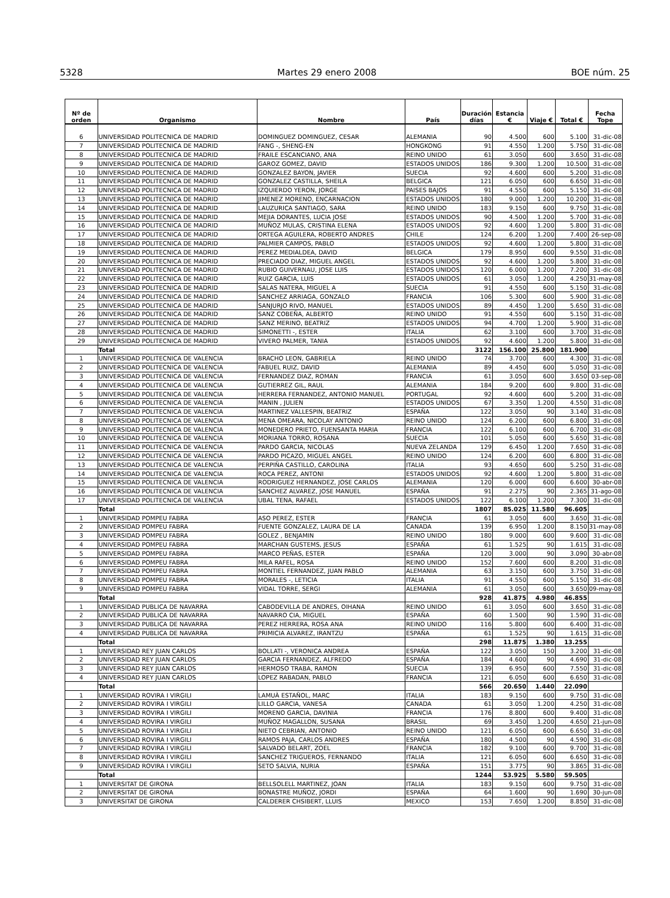5328 Martes 29 enero 2008 BOE núm. 25
| Nº de orden | Organismo | Nombre | País | Duración días | Estancia € | Viaje € | Total € | Fecha Tope |
| --- | --- | --- | --- | --- | --- | --- | --- | --- |
| 6 | UNIVERSIDAD POLITECNICA DE MADRID | DOMINGUEZ DOMINGUEZ, CESAR | ALEMANIA | 90 | 4.500 | 600 | 5.100 | 31-dic-08 |
| 7 | UNIVERSIDAD POLITECNICA DE MADRID | FANG -, SHENG-EN | HONGKONG | 91 | 4.550 | 1.200 | 5.750 | 31-dic-08 |
| 8 | UNIVERSIDAD POLITECNICA DE MADRID | FRAILE ESCANCIANO, ANA | REINO UNIDO | 61 | 3.050 | 600 | 3.650 | 31-dic-08 |
| 9 | UNIVERSIDAD POLITECNICA DE MADRID | GAROZ GOMEZ, DAVID | ESTADOS UNIDOS | 186 | 9.300 | 1.200 | 10.500 | 31-dic-08 |
| 10 | UNIVERSIDAD POLITECNICA DE MADRID | GONZALEZ BAYON, JAVIER | SUECIA | 92 | 4.600 | 600 | 5.200 | 31-dic-08 |
| 11 | UNIVERSIDAD POLITECNICA DE MADRID | GONZALEZ CASTILLA, SHEILA | BELGICA | 121 | 6.050 | 600 | 6.650 | 31-dic-08 |
| 12 | UNIVERSIDAD POLITECNICA DE MADRID | IZQUIERDO YERON, JORGE | PAISES BAJOS | 91 | 4.550 | 600 | 5.150 | 31-dic-08 |
| 13 | UNIVERSIDAD POLITECNICA DE MADRID | JIMENEZ MORENO, ENCARNACION | ESTADOS UNIDOS | 180 | 9.000 | 1.200 | 10.200 | 31-dic-08 |
| 14 | UNIVERSIDAD POLITECNICA DE MADRID | LAUZURICA SANTIAGO, SARA | REINO UNIDO | 183 | 9.150 | 600 | 9.750 | 31-dic-08 |
| 15 | UNIVERSIDAD POLITECNICA DE MADRID | MEJIA DORANTES, LUCIA JOSE | ESTADOS UNIDOS | 90 | 4.500 | 1.200 | 5.700 | 31-dic-08 |
| 16 | UNIVERSIDAD POLITECNICA DE MADRID | MUÑOZ MULAS, CRISTINA ELENA | ESTADOS UNIDOS | 92 | 4.600 | 1.200 | 5.800 | 31-dic-08 |
| 17 | UNIVERSIDAD POLITECNICA DE MADRID | ORTEGA AGUILERA, ROBERTO ANDRES | CHILE | 124 | 6.200 | 1.200 | 7.400 | 26-sep-08 |
| 18 | UNIVERSIDAD POLITECNICA DE MADRID | PALMIER CAMPOS, PABLO | ESTADOS UNIDOS | 92 | 4.600 | 1.200 | 5.800 | 31-dic-08 |
| 19 | UNIVERSIDAD POLITECNICA DE MADRID | PEREZ MEDIALDEA, DAVID | BELGICA | 179 | 8.950 | 600 | 9.550 | 31-dic-08 |
| 20 | UNIVERSIDAD POLITECNICA DE MADRID | PRECIADO DIAZ, MIGUEL ANGEL | ESTADOS UNIDOS | 92 | 4.600 | 1.200 | 5.800 | 31-dic-08 |
| 21 | UNIVERSIDAD POLITECNICA DE MADRID | RUBIO GUIVERNAU, JOSE LUIS | ESTADOS UNIDOS | 120 | 6.000 | 1.200 | 7.200 | 31-dic-08 |
| 22 | UNIVERSIDAD POLITECNICA DE MADRID | RUIZ GARCIA, LUIS | ESTADOS UNIDOS | 61 | 3.050 | 1.200 | 4.250 | 31-may-08 |
| 23 | UNIVERSIDAD POLITECNICA DE MADRID | SALAS NATERA, MIGUEL A | SUECIA | 91 | 4.550 | 600 | 5.150 | 31-dic-08 |
| 24 | UNIVERSIDAD POLITECNICA DE MADRID | SANCHEZ ARRIAGA, GONZALO | FRANCIA | 106 | 5.300 | 600 | 5.900 | 31-dic-08 |
| 25 | UNIVERSIDAD POLITECNICA DE MADRID | SANJURJO RIVO, MANUEL | ESTADOS UNIDOS | 89 | 4.450 | 1.200 | 5.650 | 31-dic-08 |
| 26 | UNIVERSIDAD POLITECNICA DE MADRID | SANZ COBEÑA, ALBERTO | REINO UNIDO | 91 | 4.550 | 600 | 5.150 | 31-dic-08 |
| 27 | UNIVERSIDAD POLITECNICA DE MADRID | SANZ MERINO, BEATRIZ | ESTADOS UNIDOS | 94 | 4.700 | 1.200 | 5.900 | 31-dic-08 |
| 28 | UNIVERSIDAD POLITECNICA DE MADRID | SIMONETTI -, ESTER | ITALIA | 62 | 3.100 | 600 | 3.700 | 31-dic-08 |
| 29 | UNIVERSIDAD POLITECNICA DE MADRID | VIVERO PALMER, TANIA | ESTADOS UNIDOS | 92 | 4.600 | 1.200 | 5.800 | 31-dic-08 |
| | Total | | | 3122 | 156.100 | 25.800 | 181.900 | |
| 1 | UNIVERSIDAD POLITECNICA DE VALENCIA | BRACHO LEON, GABRIELA | REINO UNIDO | 74 | 3.700 | 600 | 4.300 | 31-dic-08 |
| 2 | UNIVERSIDAD POLITECNICA DE VALENCIA | FABUEL RUIZ, DAVID | ALEMANIA | 89 | 4.450 | 600 | 5.050 | 31-dic-08 |
| 3 | UNIVERSIDAD POLITECNICA DE VALENCIA | FERNANDEZ DIAZ, ROMAN | FRANCIA | 61 | 3.050 | 600 | 3.650 | 03-sep-08 |
| 4 | UNIVERSIDAD POLITECNICA DE VALENCIA | GUTIERREZ GIL, RAUL | ALEMANIA | 184 | 9.200 | 600 | 9.800 | 31-dic-08 |
| 5 | UNIVERSIDAD POLITECNICA DE VALENCIA | HERRERA FERNANDEZ, ANTONIO MANUEL | PORTUGAL | 92 | 4.600 | 600 | 5.200 | 31-dic-08 |
| 6 | UNIVERSIDAD POLITECNICA DE VALENCIA | MANIN , JULIEN | ESTADOS UNIDOS | 67 | 3.350 | 1.200 | 4.550 | 31-dic-08 |
| 7 | UNIVERSIDAD POLITECNICA DE VALENCIA | MARTINEZ VALLESPIN, BEATRIZ | ESPAÑA | 122 | 3.050 | 90 | 3.140 | 31-dic-08 |
| 8 | UNIVERSIDAD POLITECNICA DE VALENCIA | MENA OMEARA, NICOLAY ANTONIO | REINO UNIDO | 124 | 6.200 | 600 | 6.800 | 31-dic-08 |
| 9 | UNIVERSIDAD POLITECNICA DE VALENCIA | MONEDERO PRIETO, FUENSANTA MARIA | FRANCIA | 122 | 6.100 | 600 | 6.700 | 31-dic-08 |
| 10 | UNIVERSIDAD POLITECNICA DE VALENCIA | MORIANA TORRO, ROSANA | SUECIA | 101 | 5.050 | 600 | 5.650 | 31-dic-08 |
| 11 | UNIVERSIDAD POLITECNICA DE VALENCIA | PARDO GARCIA, NICOLAS | NUEVA ZELANDA | 129 | 6.450 | 1.200 | 7.650 | 31-dic-08 |
| 12 | UNIVERSIDAD POLITECNICA DE VALENCIA | PARDO PICAZO, MIGUEL ANGEL | REINO UNIDO | 124 | 6.200 | 600 | 6.800 | 31-dic-08 |
| 13 | UNIVERSIDAD POLITECNICA DE VALENCIA | PERPIÑA CASTILLO, CAROLINA | ITALIA | 93 | 4.650 | 600 | 5.250 | 31-dic-08 |
| 14 | UNIVERSIDAD POLITECNICA DE VALENCIA | ROCA PEREZ, ANTONI | ESTADOS UNIDOS | 92 | 4.600 | 1.200 | 5.800 | 31-dic-08 |
| 15 | UNIVERSIDAD POLITECNICA DE VALENCIA | RODRIGUEZ HERNANDEZ, JOSE CARLOS | ALEMANIA | 120 | 6.000 | 600 | 6.600 | 30-abr-08 |
| 16 | UNIVERSIDAD POLITECNICA DE VALENCIA | SANCHEZ ALVAREZ, JOSE MANUEL | ESPAÑA | 91 | 2.275 | 90 | 2.365 | 31-ago-08 |
| 17 | UNIVERSIDAD POLITECNICA DE VALENCIA | UBAL TENA, RAFAEL | ESTADOS UNIDOS | 122 | 6.100 | 1.200 | 7.300 | 31-dic-08 |
| | Total | | | 1807 | 85.025 | 11.580 | 96.605 | |
| 1 | UNIVERSIDAD POMPEU FABRA | ASO PEREZ, ESTER | FRANCIA | 61 | 3.050 | 600 | 3.650 | 31-dic-08 |
| 2 | UNIVERSIDAD POMPEU FABRA | FUENTE GONZALEZ, LAURA DE LA | CANADA | 139 | 6.950 | 1.200 | 8.150 | 31-may-08 |
| 3 | UNIVERSIDAD POMPEU FABRA | GOLEZ , BENJAMIN | REINO UNIDO | 180 | 9.000 | 600 | 9.600 | 31-dic-08 |
| 4 | UNIVERSIDAD POMPEU FABRA | MARCHAN GUSTEMS, JESUS | ESPAÑA | 61 | 1.525 | 90 | 1.615 | 31-dic-08 |
| 5 | UNIVERSIDAD POMPEU FABRA | MARCO PEÑAS, ESTER | ESPAÑA | 120 | 3.000 | 90 | 3.090 | 30-abr-08 |
| 6 | UNIVERSIDAD POMPEU FABRA | MILA RAFEL, ROSA | REINO UNIDO | 152 | 7.600 | 600 | 8.200 | 31-dic-08 |
| 7 | UNIVERSIDAD POMPEU FABRA | MONTIEL FERNANDEZ, JUAN PABLO | ALEMANIA | 63 | 3.150 | 600 | 3.750 | 31-dic-08 |
| 8 | UNIVERSIDAD POMPEU FABRA | MORALES -, LETICIA | ITALIA | 91 | 4.550 | 600 | 5.150 | 31-dic-08 |
| 9 | UNIVERSIDAD POMPEU FABRA | VIDAL TORRE, SERGI | ALEMANIA | 61 | 3.050 | 600 | 3.650 | 09-may-08 |
| | Total | | | 928 | 41.875 | 4.980 | 46.855 | |
| 1 | UNIVERSIDAD PUBLICA DE NAVARRA | CABODEVILLA DE ANDRES, OIHANA | REINO UNIDO | 61 | 3.050 | 600 | 3.650 | 31-dic-08 |
| 2 | UNIVERSIDAD PUBLICA DE NAVARRA | NAVARRO CIA, MIGUEL | ESPAÑA | 60 | 1.500 | 90 | 1.590 | 31-dic-08 |
| 3 | UNIVERSIDAD PUBLICA DE NAVARRA | PEREZ HERRERA, ROSA ANA | REINO UNIDO | 116 | 5.800 | 600 | 6.400 | 31-dic-08 |
| 4 | UNIVERSIDAD PUBLICA DE NAVARRA | PRIMICIA ALVAREZ, IRANTZU | ESPAÑA | 61 | 1.525 | 90 | 1.615 | 31-dic-08 |
| | Total | | | 298 | 11.875 | 1.380 | 13.255 | |
| 1 | UNIVERSIDAD REY JUAN CARLOS | BOLLATI -, VERONICA ANDREA | ESPAÑA | 122 | 3.050 | 150 | 3.200 | 31-dic-08 |
| 2 | UNIVERSIDAD REY JUAN CARLOS | GARCIA FERNANDEZ, ALFREDO | ESPAÑA | 184 | 4.600 | 90 | 4.690 | 31-dic-08 |
| 3 | UNIVERSIDAD REY JUAN CARLOS | HERMOSO TRABA, RAMON | SUECIA | 139 | 6.950 | 600 | 7.550 | 31-dic-08 |
| 4 | UNIVERSIDAD REY JUAN CARLOS | LOPEZ RABADAN, PABLO | FRANCIA | 121 | 6.050 | 600 | 6.650 | 31-dic-08 |
| | Total | | | 566 | 20.650 | 1.440 | 22.090 | |
| 1 | UNIVERSIDAD ROVIRA I VIRGILI | LAMUÀ ESTAÑOL, MARC | ITALIA | 183 | 9.150 | 600 | 9.750 | 31-dic-08 |
| 2 | UNIVERSIDAD ROVIRA I VIRGILI | LILLO GARCIA, VANESA | CANADA | 61 | 3.050 | 1.200 | 4.250 | 31-dic-08 |
| 3 | UNIVERSIDAD ROVIRA I VIRGILI | MORENO GARCIA, DAVINIA | FRANCIA | 176 | 8.800 | 600 | 9.400 | 31-dic-08 |
| 4 | UNIVERSIDAD ROVIRA I VIRGILI | MUÑOZ MAGALLON, SUSANA | BRASIL | 69 | 3.450 | 1.200 | 4.650 | 21-jun-08 |
| 5 | UNIVERSIDAD ROVIRA I VIRGILI | NIETO CEBRIAN, ANTONIO | REINO UNIDO | 121 | 6.050 | 600 | 6.650 | 31-dic-08 |
| 6 | UNIVERSIDAD ROVIRA I VIRGILI | RAMOS PAJA, CARLOS ANDRES | ESPAÑA | 180 | 4.500 | 90 | 4.590 | 31-dic-08 |
| 7 | UNIVERSIDAD ROVIRA I VIRGILI | SALVADO BELART, ZOEL | FRANCIA | 182 | 9.100 | 600 | 9.700 | 31-dic-08 |
| 8 | UNIVERSIDAD ROVIRA I VIRGILI | SANCHEZ TRIGUEROS, FERNANDO | ITALIA | 121 | 6.050 | 600 | 6.650 | 31-dic-08 |
| 9 | UNIVERSIDAD ROVIRA I VIRGILI | SETO SALVIA, NURIA | ESPAÑA | 151 | 3.775 | 90 | 3.865 | 31-dic-08 |
| | Total | | | 1244 | 53.925 | 5.580 | 59.505 | |
| 1 | UNIVERSITAT DE GIRONA | BELLSOLELL MARTINEZ, JOAN | ITALIA | 183 | 9.150 | 600 | 9.750 | 31-dic-08 |
| 2 | UNIVERSITAT DE GIRONA | BONASTRE MUÑOZ, JORDI | ESPAÑA | 64 | 1.600 | 90 | 1.690 | 30-jun-08 |
| 3 | UNIVERSITAT DE GIRONA | CALDERER CHSIBERT, LLUIS | MEXICO | 153 | 7.650 | 1.200 | 8.850 | 31-dic-08 |